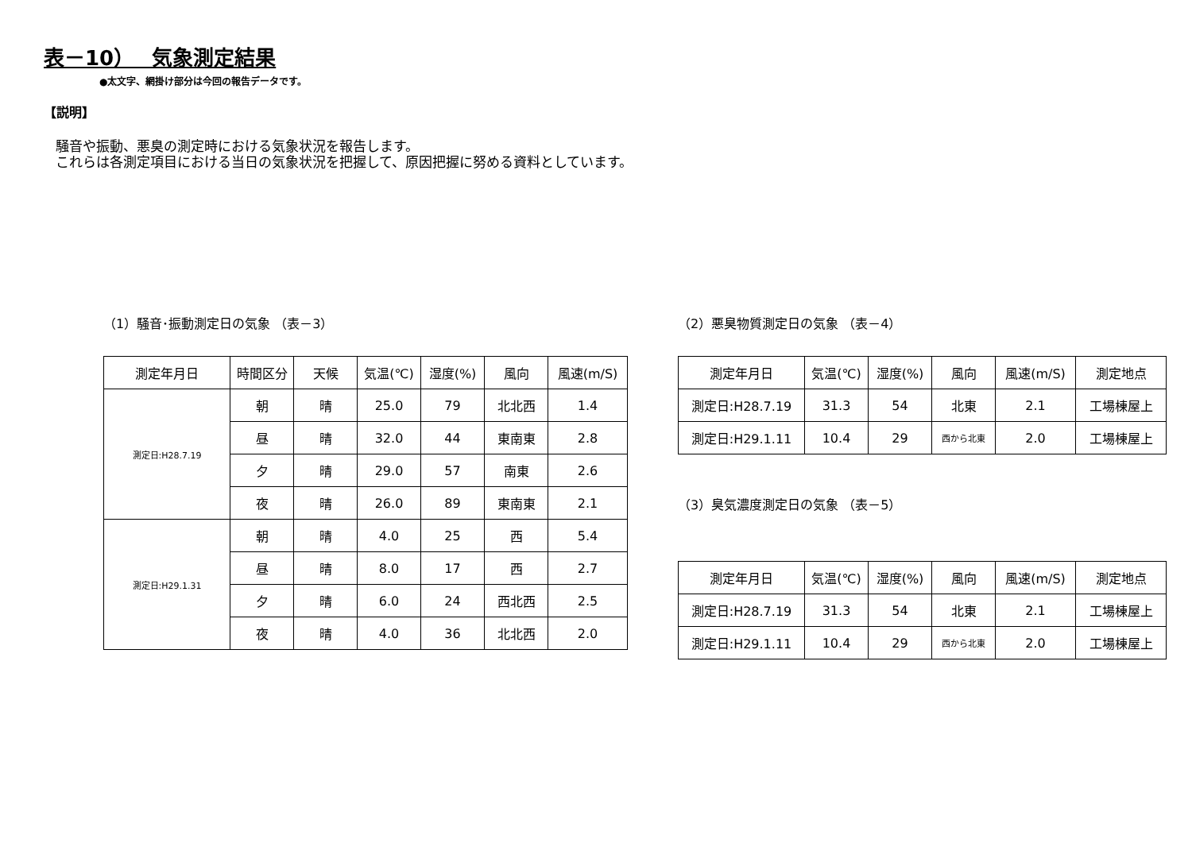表－10）　 気象測定結果
●太文字、網掛け部分は今回の報告データです。
【説明】
騒音や振動、悪臭の測定時における気象状況を報告します。
これらは各測定項目における当日の気象状況を把握して、原因把握に努める資料としています。
（1）騒音･振動測定日の気象 （表－3）
| 測定年月日 | 時間区分 | 天候 | 気温(℃) | 湿度(%) | 風向 | 風速(m/S) |
| --- | --- | --- | --- | --- | --- | --- |
| 測定日:H28.7.19 | 朝 | 晴 | 25.0 | 79 | 北北西 | 1.4 |
| | 昼 | 晴 | 32.0 | 44 | 東南東 | 2.8 |
| | 夕 | 晴 | 29.0 | 57 | 南東 | 2.6 |
| | 夜 | 晴 | 26.0 | 89 | 東南東 | 2.1 |
| 測定日:H29.1.31 | 朝 | 晴 | 4.0 | 25 | 西 | 5.4 |
| | 昼 | 晴 | 8.0 | 17 | 西 | 2.7 |
| | 夕 | 晴 | 6.0 | 24 | 西北西 | 2.5 |
| | 夜 | 晴 | 4.0 | 36 | 北北西 | 2.0 |
（2）悪臭物質測定日の気象 （表－4）
| 測定年月日 | 気温(℃) | 湿度(%) | 風向 | 風速(m/S) | 測定地点 |
| --- | --- | --- | --- | --- | --- |
| 測定日:H28.7.19 | 31.3 | 54 | 北東 | 2.1 | 工場棟屋上 |
| 測定日:H29.1.11 | 10.4 | 29 | 西から北東 | 2.0 | 工場棟屋上 |
（3）臭気濃度測定日の気象 （表－5）
| 測定年月日 | 気温(℃) | 湿度(%) | 風向 | 風速(m/S) | 測定地点 |
| --- | --- | --- | --- | --- | --- |
| 測定日:H28.7.19 | 31.3 | 54 | 北東 | 2.1 | 工場棟屋上 |
| 測定日:H29.1.11 | 10.4 | 29 | 西から北東 | 2.0 | 工場棟屋上 |